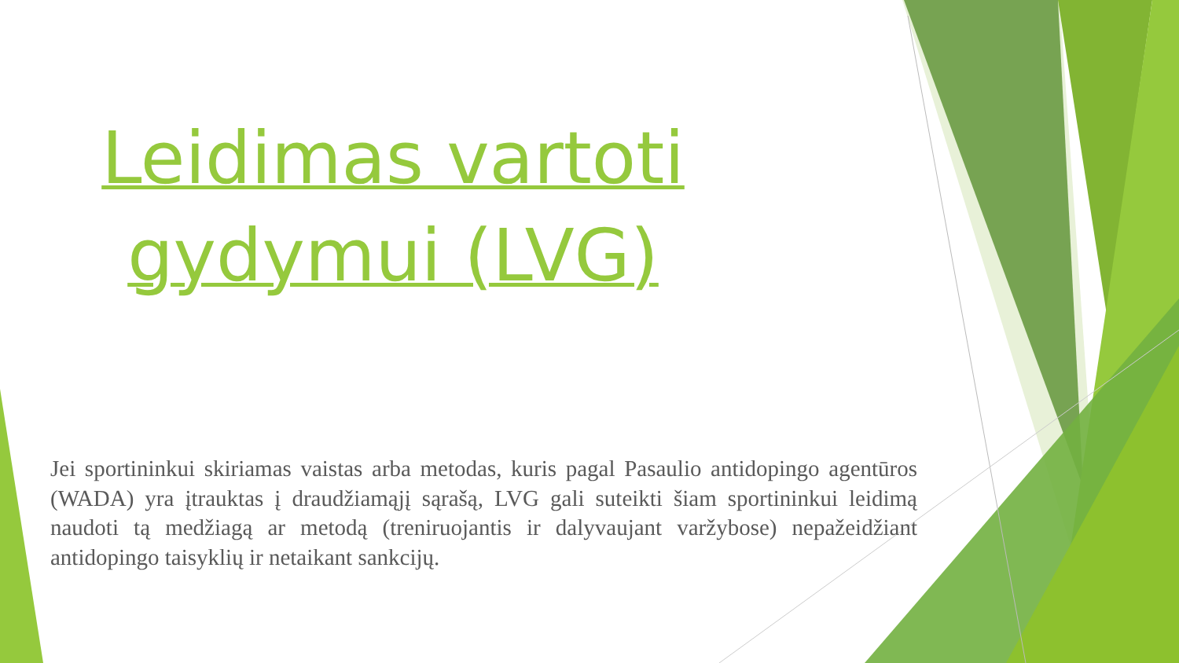Leidimas vartoti gydymui (LVG)
Jei sportininkui skiriamas vaistas arba metodas, kuris pagal Pasaulio antidopingo agentūros (WADA) yra įtrauktas į draudžiamąjį sąrašą, LVG gali suteikti šiam sportininkui leidimą naudoti tą medžiagą ar metodą (treniruojantis ir dalyvaujant varžybose) nepažeidžiant antidopingo taisyklių ir netaikant sankcijų.